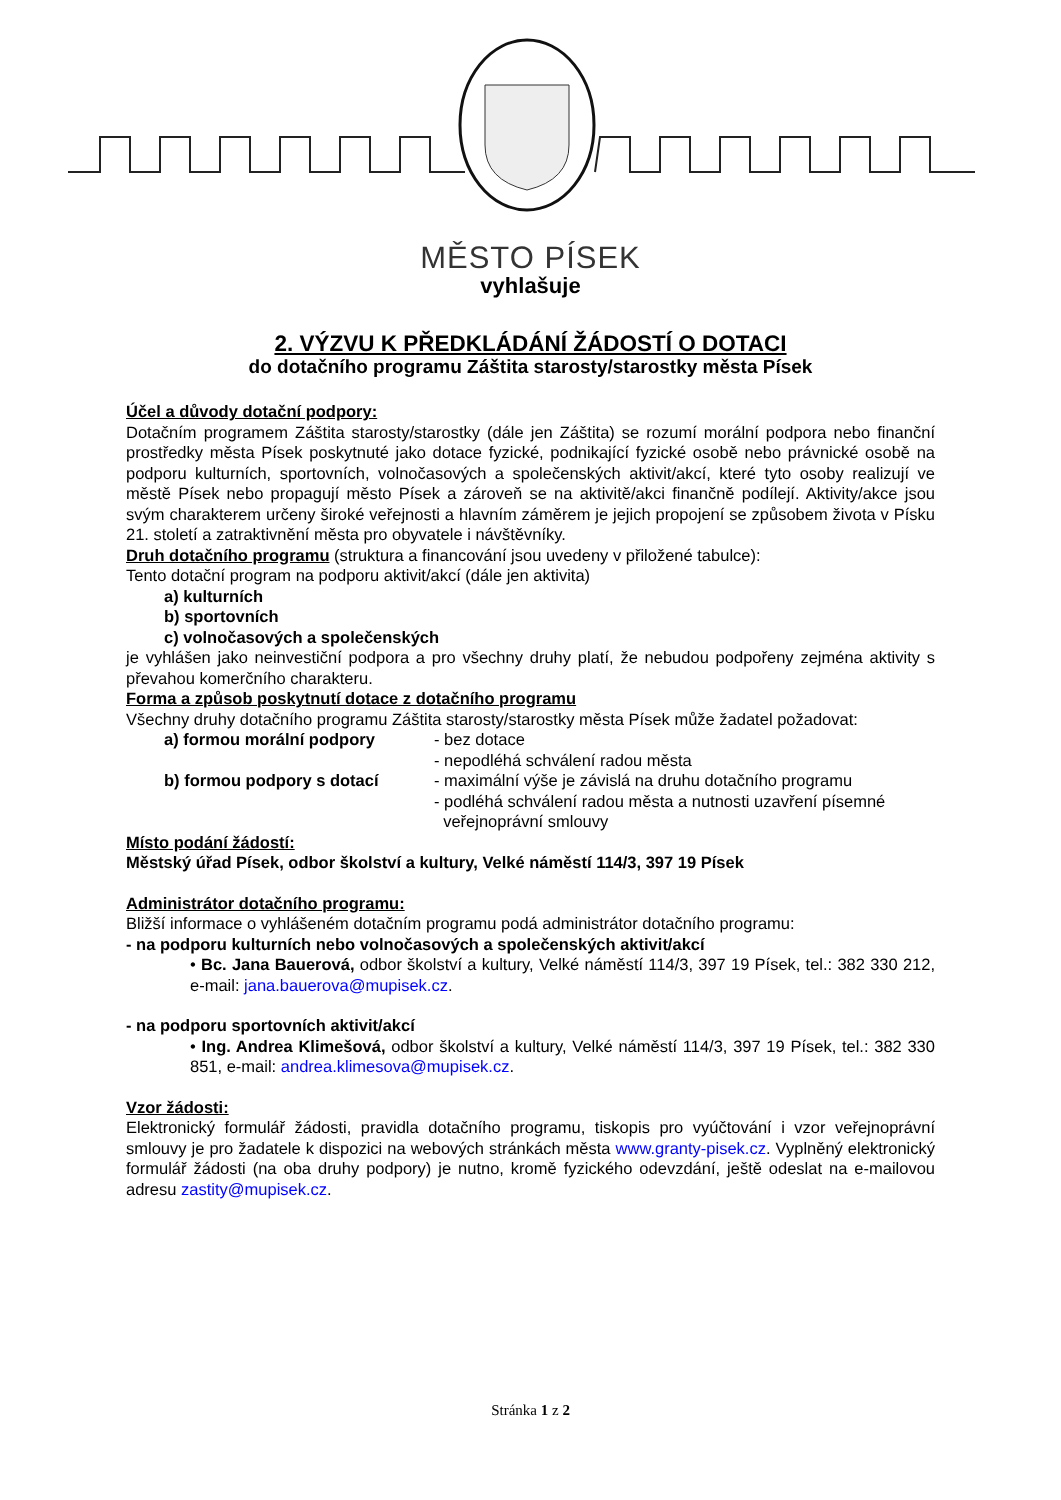MĚSTO PÍSEK
vyhlašuje
2. VÝZVU K PŘEDKLÁDÁNÍ ŽÁDOSTÍ O DOTACI
do dotačního programu Záštita starosty/starostky města Písek
Účel a důvody dotační podpory:
Dotačním programem Záštita starosty/starostky (dále jen Záštita) se rozumí morální podpora nebo finanční prostředky města Písek poskytnuté jako dotace fyzické, podnikající fyzické osobě nebo právnické osobě na podporu kulturních, sportovních, volnočasových a společenských aktivit/akcí, které tyto osoby realizují ve městě Písek nebo propagují město Písek a zároveň se na aktivitě/akci finančně podílejí. Aktivity/akce jsou svým charakterem určeny široké veřejnosti a hlavním záměrem je jejich propojení se způsobem života v Písku 21. století a zatraktivnění města pro obyvatele i návštěvníky.
Druh dotačního programu (struktura a financování jsou uvedeny v přiložené tabulce):
Tento dotační program na podporu aktivit/akcí (dále jen aktivita)
a) kulturních
b) sportovních
c) volnočasových a společenských
je vyhlášen jako neinvestiční podpora a pro všechny druhy platí, že nebudou podpořeny zejména aktivity s převahou komerčního charakteru.
Forma a způsob poskytnutí dotace z dotačního programu
Všechny druhy dotačního programu Záštita starosty/starostky města Písek může žadatel požadovat:
a) formou morální podpory - bez dotace
- nepodléhá schválení radou města
b) formou podpory s dotací - maximální výše je závislá na druhu dotačního programu
- podléhá schválení radou města a nutnosti uzavření písemné
veřejnoprávní smlouvy
Místo podání žádostí:
Městský úřad Písek, odbor školství a kultury, Velké náměstí 114/3, 397 19 Písek
Administrátor dotačního programu:
Bližší informace o vyhlášeném dotačním programu podá administrátor dotačního programu:
- na podporu kulturních nebo volnočasových a společenských aktivit/akcí
• Bc. Jana Bauerová, odbor školství a kultury, Velké náměstí 114/3, 397 19 Písek, tel.: 382 330 212, e-mail: jana.bauerova@mupisek.cz.
- na podporu sportovních aktivit/akcí
• Ing. Andrea Klimešová, odbor školství a kultury, Velké náměstí 114/3, 397 19 Písek, tel.: 382 330 851, e-mail: andrea.klimesova@mupisek.cz.
Vzor žádosti:
Elektronický formulář žádosti, pravidla dotačního programu, tiskopis pro vyúčtování i vzor veřejnoprávní smlouvy je pro žadatele k dispozici na webových stránkách města www.granty-pisek.cz. Vyplněný elektronický formulář žádosti (na oba druhy podpory) je nutno, kromě fyzického odevzdání, ještě odeslat na e-mailovou adresu zastity@mupisek.cz.
Stránka 1 z 2